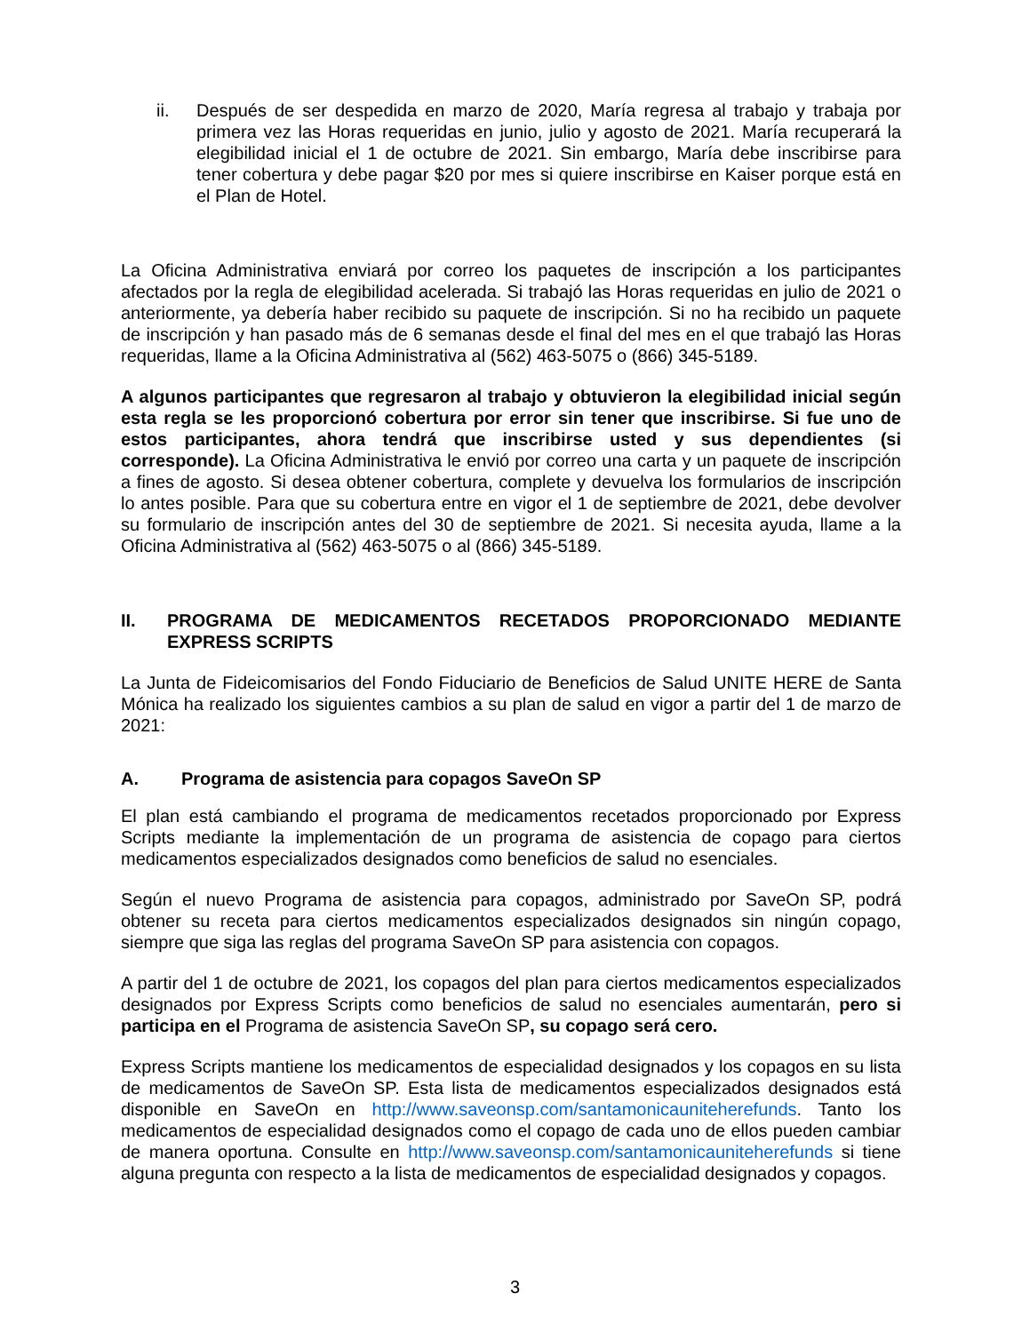ii. Después de ser despedida en marzo de 2020, María regresa al trabajo y trabaja por primera vez las Horas requeridas en junio, julio y agosto de 2021. María recuperará la elegibilidad inicial el 1 de octubre de 2021. Sin embargo, María debe inscribirse para tener cobertura y debe pagar $20 por mes si quiere inscribirse en Kaiser porque está en el Plan de Hotel.
La Oficina Administrativa enviará por correo los paquetes de inscripción a los participantes afectados por la regla de elegibilidad acelerada. Si trabajó las Horas requeridas en julio de 2021 o anteriormente, ya debería haber recibido su paquete de inscripción. Si no ha recibido un paquete de inscripción y han pasado más de 6 semanas desde el final del mes en el que trabajó las Horas requeridas, llame a la Oficina Administrativa al (562) 463-5075 o (866) 345-5189.
A algunos participantes que regresaron al trabajo y obtuvieron la elegibilidad inicial según esta regla se les proporcionó cobertura por error sin tener que inscribirse. Si fue uno de estos participantes, ahora tendrá que inscribirse usted y sus dependientes (si corresponde). La Oficina Administrativa le envió por correo una carta y un paquete de inscripción a fines de agosto. Si desea obtener cobertura, complete y devuelva los formularios de inscripción lo antes posible. Para que su cobertura entre en vigor el 1 de septiembre de 2021, debe devolver su formulario de inscripción antes del 30 de septiembre de 2021. Si necesita ayuda, llame a la Oficina Administrativa al (562) 463-5075 o al (866) 345-5189.
II. PROGRAMA DE MEDICAMENTOS RECETADOS PROPORCIONADO MEDIANTE EXPRESS SCRIPTS
La Junta de Fideicomisarios del Fondo Fiduciario de Beneficios de Salud UNITE HERE de Santa Mónica ha realizado los siguientes cambios a su plan de salud en vigor a partir del 1 de marzo de 2021:
A. Programa de asistencia para copagos SaveOn SP
El plan está cambiando el programa de medicamentos recetados proporcionado por Express Scripts mediante la implementación de un programa de asistencia de copago para ciertos medicamentos especializados designados como beneficios de salud no esenciales.
Según el nuevo Programa de asistencia para copagos, administrado por SaveOn SP, podrá obtener su receta para ciertos medicamentos especializados designados sin ningún copago, siempre que siga las reglas del programa SaveOn SP para asistencia con copagos.
A partir del 1 de octubre de 2021, los copagos del plan para ciertos medicamentos especializados designados por Express Scripts como beneficios de salud no esenciales aumentarán, pero si participa en el Programa de asistencia SaveOn SP, su copago será cero.
Express Scripts mantiene los medicamentos de especialidad designados y los copagos en su lista de medicamentos de SaveOn SP. Esta lista de medicamentos especializados designados está disponible en SaveOn en http://www.saveonsp.com/santamonicauniteherefunds. Tanto los medicamentos de especialidad designados como el copago de cada uno de ellos pueden cambiar de manera oportuna. Consulte en http://www.saveonsp.com/santamonicauniteherefunds si tiene alguna pregunta con respecto a la lista de medicamentos de especialidad designados y copagos.
3